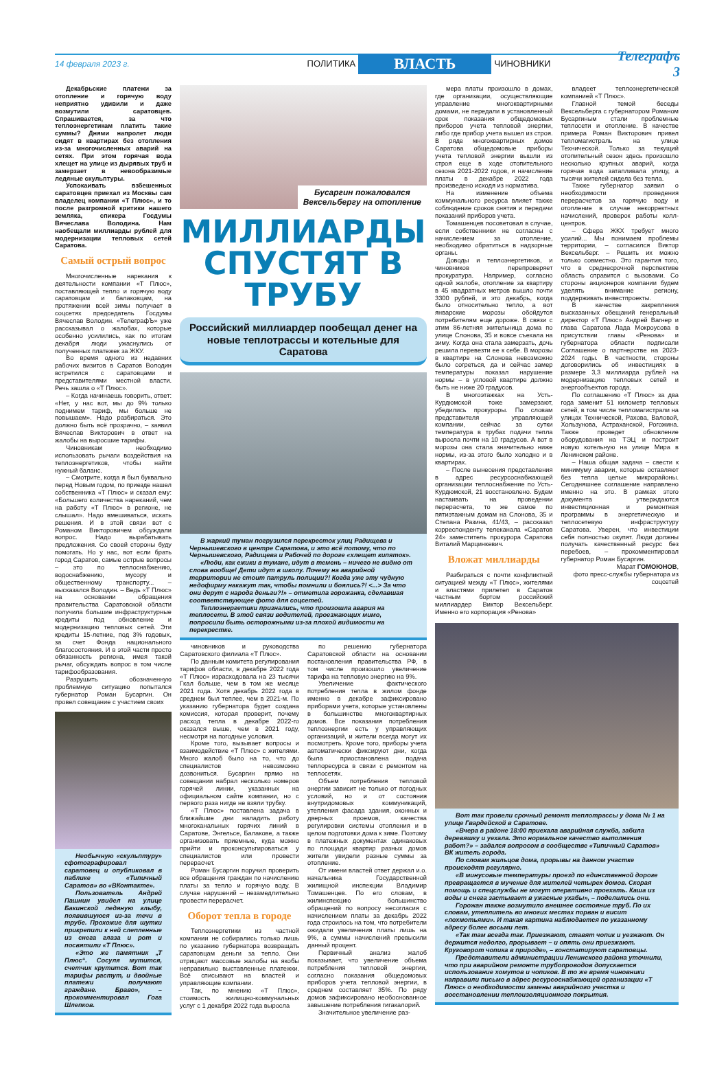14 февраля 2023 г. ПОЛИТИКА ВЛАСТЬ ЧИНОВНИКИ Телеграфъ 3
Декабрьские платежи за отопление и горячую воду неприятно удивили и даже возмутили саратовцев. Спрашивается, за что теплоэнергетикам платить такие суммы? Днями напролет люди сидят в квартирах без отопления из-за многочисленных аварий на сетях. При этом горячая вода хлещет на улице из дырявых труб и замерзает в невообразимые ледяные скульптуры.
Успокаивать взбешенных саратовцев приехал из Москвы сам владелец компании «Т Плюс», и то после разгромной критики нашего земляка, спикера Госдумы Вячеслава Володина. Нам наобещали миллиарды рублей для модернизации тепловых сетей Саратова.
Самый острый вопрос
Многочисленные нарекания к деятельности компании «Т Плюс», поставляющей тепло и горячую воду саратовцам и балаковцам, на протяжении всей зимы получает в соцсетях председатель Госдумы Вячеслав Володин. «ТелеграфЪ» уже рассказывал о жалобах, которые особенно усилились, как по итогам декабря люди ужаснулись от полученных платежек за ЖКУ.
Во время одного из недавних рабочих визитов в Саратов Володин встретился с саратовцами и представителями местной власти. Речь зашла о «Т Плюс».
– Когда начинаешь говорить, ответ: «Нет, у нас вот, мы до 9% только поднимем тариф, мы больше не повышаем». Надо разбираться. Это должно быть всё прозрачно, – заявил Вячеслав Викторович в ответ на жалобы на выросшие тарифы.
Чиновникам необходимо использовать рычаги воздействия на теплоэнергетиков, чтобы найти нужный баланс.
– Смотрите, когда я был буквально перед Новым годом, по приезде нашел собственника «Т Плюс» и сказал ему: «Большего количества нареканий, чем на работу «Т Плюс» в регионе, не слышал». Надо вмешиваться, искать решения. И в этой связи вот с Романом Викторовичем обсуждали вопрос. Надо вырабатывать предложения. Со своей стороны буду помогать. Но у нас, вот если брать город Саратов, самые острые вопросы – это по теплоснабжению, водоснабжению, мусору и общественному транспорту... – высказался Володин. – Ведь «Т Плюс» на основании обращения правительства Саратовской области получила большие инфраструктурные кредиты под обновление и модернизацию тепловых сетей. Эти кредиты 15-летние, под 3% годовых, за счет Фонда национального благосостояния. И в этой части просто обязанность региона, имея такой рычаг, обсуждать вопрос в том числе тарифообразования.
Разрушить обозначенную проблемную ситуацию попытался губернатор Роман Бусаргин. Он провел совещание с участием своих
Необычную «скульптуру» сфотографировал саратовец и опубликовал в паблике «Типичный Саратов» во «ВКонтакте».
Пользователь Андрей Пашнин увидел на улице Бакинской ледяную глыбу, появившуюся из-за течи в трубе. Прохожие для шутки прикрепили к ней слепленные из снега глаза и рот и посвятили «Т Плюс».
«Это же памятник „Т Плюс“. Сосуля мутится, счетчик крутится. Вот так тарифы растут, и двойные платежи получают граждане. Браво», – прокомментировал Гога Шлепков.
Бусаргин пожаловался
Вексельбергу на отопление
МИЛЛИАРДЫ
СПУСТЯТ В ТРУБУ
Российский миллиардер пообещал денег на новые теплотрассы и котельные для Саратова
В жаркий туман погрузился перекресток улиц Радищева и Чернышевского в центре Саратова, и это всё потому, что по Чернышевского, Радищева и Рабочей по дороге «хлещет кипяток».
«Люди, как ежики в тумане, идут в темень – ничего не видно от слова вообще! Дети идут в школу. Почему на аварийной территории не стоит патруль полиции?! Когда уже эту чудную недофирму накажут так, чтобы помнили и боялись?! <...> За что они дерут с народа деньги?!» – отметила горожанка, сделавшая соответствующее фото для соцсетей.
Теплоэнергетики признались, что произошла авария на теплосети. В этой связи водителей, проезжающих мимо, попросили быть осторожными из-за плохой видимости на перекрестке.
чиновников и руководства Саратовского филиала «Т Плюс».
По данным комитета регулирования тарифов области, в декабре 2022 года «Т Плюс» израсходовала на 23 тысячи Гкал больше, чем в том же месяце 2021 года. Хотя декабрь 2022 года в среднем был теплее, чем в 2021-м. По указанию губернатора будет создана комиссия, которая проверит, почему расход тепла в декабре 2022-го оказался выше, чем в 2021 году, несмотря на погодные условия.
Кроме того, вызывает вопросы и взаимодействие «Т Плюс» с жителями. Много жалоб было на то, что до специалистов невозможно дозвониться. Бусаргин прямо на совещании набрал несколько номеров горячей линии, указанных на официальном сайте компании, но с первого раза нигде не взяли трубку.
«Т Плюс» поставлена задача в ближайшие дни наладить работу многоканальных горячих линий в Саратове, Энгельсе, Балакове, а также организовать приемные, куда можно прийти и проконсультироваться у специалистов или провести перерасчет.
Роман Бусаргин поручил проверить все обращения граждан по начислению платы за тепло и горячую воду. В случае нарушений – незамедлительно провести перерасчет.
Оборот тепла в городе
Теплоэнергетики из частной компании не собирались только лишь по указанию губернатора возвращать саратовцам деньги за тепло. Они отрицают массовые жалобы на якобы неправильно выставленные платежки. Всё списывают на властей и управляющие компании.
Так, по мнению «Т Плюс», стоимость жилищно-коммунальных услуг с 1 декабря 2022 года выросла
по решению губернатора Саратовской области на основании постановления правительства РФ, в том числе произошло увеличение тарифа на тепловую энергию на 9%.
Увеличение фактического потребления тепла в жилом фонде именно в декабре зафиксировано приборами учета, которые установлены в большинстве многоквартирных домов. Все показания потребления теплоэнергии есть у управляющих организаций, и жители всегда могут их посмотреть. Кроме того, приборы учета автоматически фиксируют дни, когда была приостановлена подача теплоресурса в связи с ремонтом на теплосетях.
Объем потребления тепловой энергии зависит не только от погодных условий, но и от состояния внутридомовых коммуникаций, утепления фасада здания, оконных и дверных проемов, качества регулировки системы отопления и в целом подготовки дома к зиме. Поэтому в платежных документах одинаковых по площади квартир разных домов жители увидели разные суммы за отопление.
От имени властей ответ держал и.о. начальника Государственной жилищной инспекции Владимир Томашенцев. По его словам, в жилинспекцию большинство обращений по вопросу несогласия с начислением платы за декабрь 2022 года строилось на том, что потребители ожидали увеличения платы лишь на 9%, а суммы начислений превысили данный процент.
Первичный анализ жалоб показывает, что увеличение объема потребления тепловой энергии, согласно показания общедомовых приборов учета тепловой энергии, в среднем составляет 35%. По ряду домов зафиксировано необоснованное завышение потребления гигакалорий.
Значительное увеличение раз-
мера платы произошло в домах, где организации, осуществляющие управление многоквартирными домами, не передали в установленный срок показания общедомовых приборов учета тепловой энергии, либо где прибор учета вышел из строя. В ряде многоквартирных домов Саратова общедомовые приборы учета тепловой энергии вышли из строя еще в ходе отопительного сезона 2021-2022 годов, и начисление платы в декабре 2022 года произведено исходя из норматива.
На изменение объема коммунального ресурса влияет также соблюдение сроков снятия и передачи показаний приборов учета.
Томашенцев посоветовал в случае, если собственники не согласны с начислением за отопление, необходимо обратиться в надзорные органы.
Доводы и теплоэнергетиков, и чиновников перепроверяет прокуратура. Например, согласно одной жалобе, отопление за квартиру в 45 квадратных метров вышло почти 3300 рублей, и это декабрь, когда было относительно тепло, а вот январские морозы обойдутся потребителям еще дороже. В связи с этим 86-летняя жительница дома по улице Слонова, 35 и вовсе съехала на зиму. Когда она стала замерзать, дочь решила перевезти ее к себе. В морозы в квартире на Слонова невозможно было согреться, да и сейчас замер температуры показал нарушение нормы – в угловой квартире должно быть не ниже 20 градусов.
В многоэтажках на Усть-Курдюмской тоже замерзают, убедились прокуроры. По словам представителя управляющей компании, сейчас за сутки температура в трубах подачи тепла выросла почти на 10 градусов. А вот в морозы она стала значительно ниже нормы, из-за этого было холодно и в квартирах.
– После вынесения представления в адрес ресурсоснабжающей организации теплоснабжение по Усть-Курдюмской, 21 восстановлено. Будем настаивать на проведении перерасчета, то же самое по пятиэтажным домам на Слонова, 35 и Степана Разина, 41/43, – рассказал корреспонденту телеканала «Саратов 24» заместитель прокурора Саратова Виталий Марцинкевич.
Вложат миллиарды
Разбираться с почти конфликтной ситуацией между «Т Плюс», жителями и властями прилетел в Саратов частным бортом российский миллиардер Виктор Вексельберг. Именно его корпорация «Ренова»
владеет теплоэнергетической компанией «Т Плюс».
Главной темой беседы Вексельберга с губернатором Романом Бусаргиным стали проблемные теплосети и отопление. В качестве примера Роман Викторович привел тепломагистраль на улице Технической. Только за текущий отопительный сезон здесь произошло несколько крупных аварий, когда горячая вода затапливала улицу, а тысячи жителей сидела без тепла.
Также губернатор заявил о необходимости проведения перерасчетов за горячую воду и отопление в случае некорректных начислений, проверок работы колл-центров.
– Сфера ЖКХ требует много усилий... Мы понимаем проблемы территории, – согласился Виктор Вексельберг. – Решить их можно только совместно. Это гарантия того, что в среднесрочной перспективе область справится с вызовами. Со стороны акционеров компании будем уделять внимание региону, поддерживать инвестпроекты.
В качестве закрепления высказанных обещаний генеральный директор «Т Плюс» Андрей Вагнер и глава Саратова Лада Мокроусова в присутствии главы «Ренова» и губернатора области подписали Соглашение о партнерстве на 2023-2024 годы. В частности, стороны договорились об инвестициях в размере 3,3 миллиарда рублей на модернизацию тепловых сетей и энергообъектов города.
По соглашению «Т Плюс» за два года заменит 51 километр тепловых сетей, в том числе тепломагистрали на улицах Технической, Рахова, Валовой, Хользунова, Астраханской, Рогожина. Также проведет обновление оборудования на ТЭЦ и построит новую котельную на улице Мира в Ленинском районе.
– Наша общая задача – свести к минимуму аварии, которые оставляют без тепла целые микрорайоны. Сегодняшнее соглашение направлено именно на это. В рамках этого документа утверждаются инвестиционная и ремонтная программы в энергетическую и теплосетевую инфраструктуру Саратова. Уверен, что инвестиции себя полностью окупят. Люди должны получать качественный ресурс без перебоев, – прокомментировал губернатор Роман Бусаргин.
Марат ГОМОЮНОВ,
фото пресс-службы губернатора из соцсетей
Вот так провели срочный ремонт теплотрассы у дома № 1 на улице Гвардейской в Саратове.
«Вчера в районе 18:00 приехала аварийная служба, забила деревяшку и уехала. Это нормальное качество выполнения работ?» – задался вопросом в сообществе «Типичный Саратов» ВК житель города.
По словам жильцов дома, прорывы на данном участке происходят регулярно.
«В минусовые температуры проезд по единственной дороге превращается в мучение для жителей четырех домов. Скорая помощь и спецслужбы не могут оперативно проехать. Каша из воды и снега застывает в ужасные ухабы», – поделились они.
Горожан также возмутило внешнее состояние труб. По их словам, утеплитель во многих местах порван и висит «лохмотьями». И такая картина наблюдается по указанному адресу более восьми лет.
«Так там всегда так. Приезжают, ставят чопик и уезжают. Он держится недолго, прорывает – и опять они приезжают. Круговорот чопика в природе», – констатируют саратовцы.
Представители администрации Ленинского района уточнили, что при аварийном ремонте трубопроводов допускается использование хомутов и чопиков. В то же время чиновники направили письмо в адрес ресурсоснабжающей организации «Т Плюс» о необходимости замены аварийного участка и восстановлении теплоизоляционного покрытия.